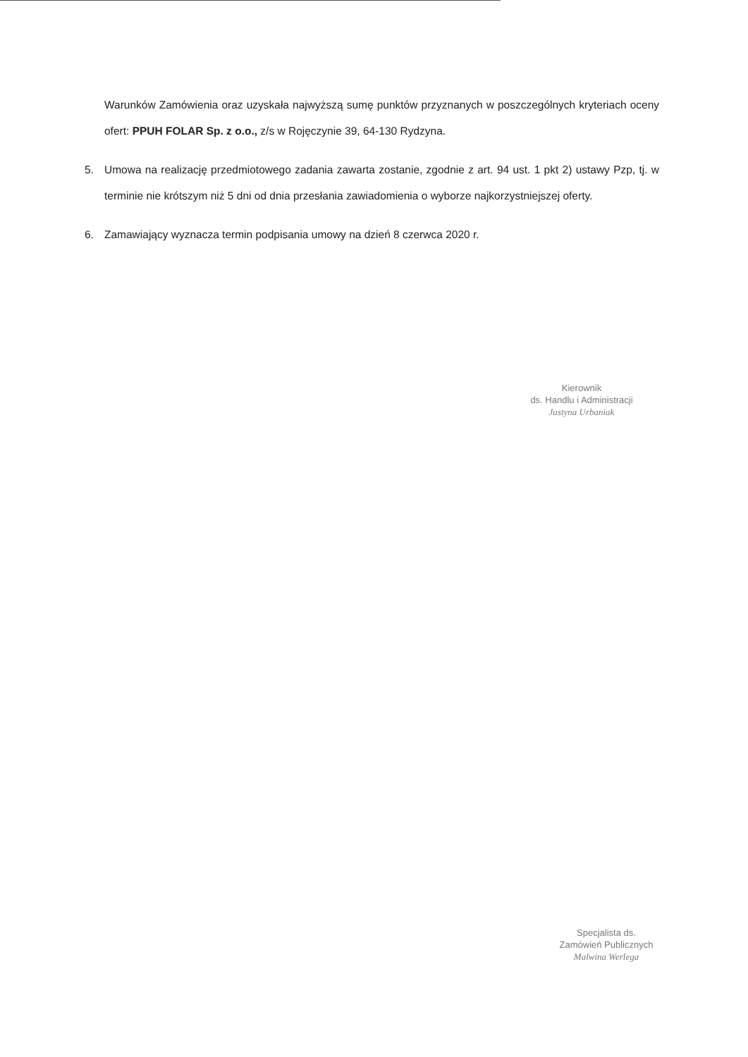Warunków Zamówienia oraz uzyskała najwyższą sumę punktów przyznanych w poszczególnych kryteriach oceny ofert: PPUH FOLAR Sp. z o.o., z/s w Rojęczynie 39, 64-130 Rydzyna.
5. Umowa na realizację przedmiotowego zadania zawarta zostanie, zgodnie z art. 94 ust. 1 pkt 2) ustawy Pzp, tj. w terminie nie krótszym niż 5 dni od dnia przesłania zawiadomienia o wyborze najkorzystniejszej oferty.
6. Zamawiający wyznacza termin podpisania umowy na dzień 8 czerwca 2020 r.
Kierownik
ds. Handlu i Administracji
Justyna Urbaniak
Specjalista ds.
Zamówień Publicznych
Malwina Werlega